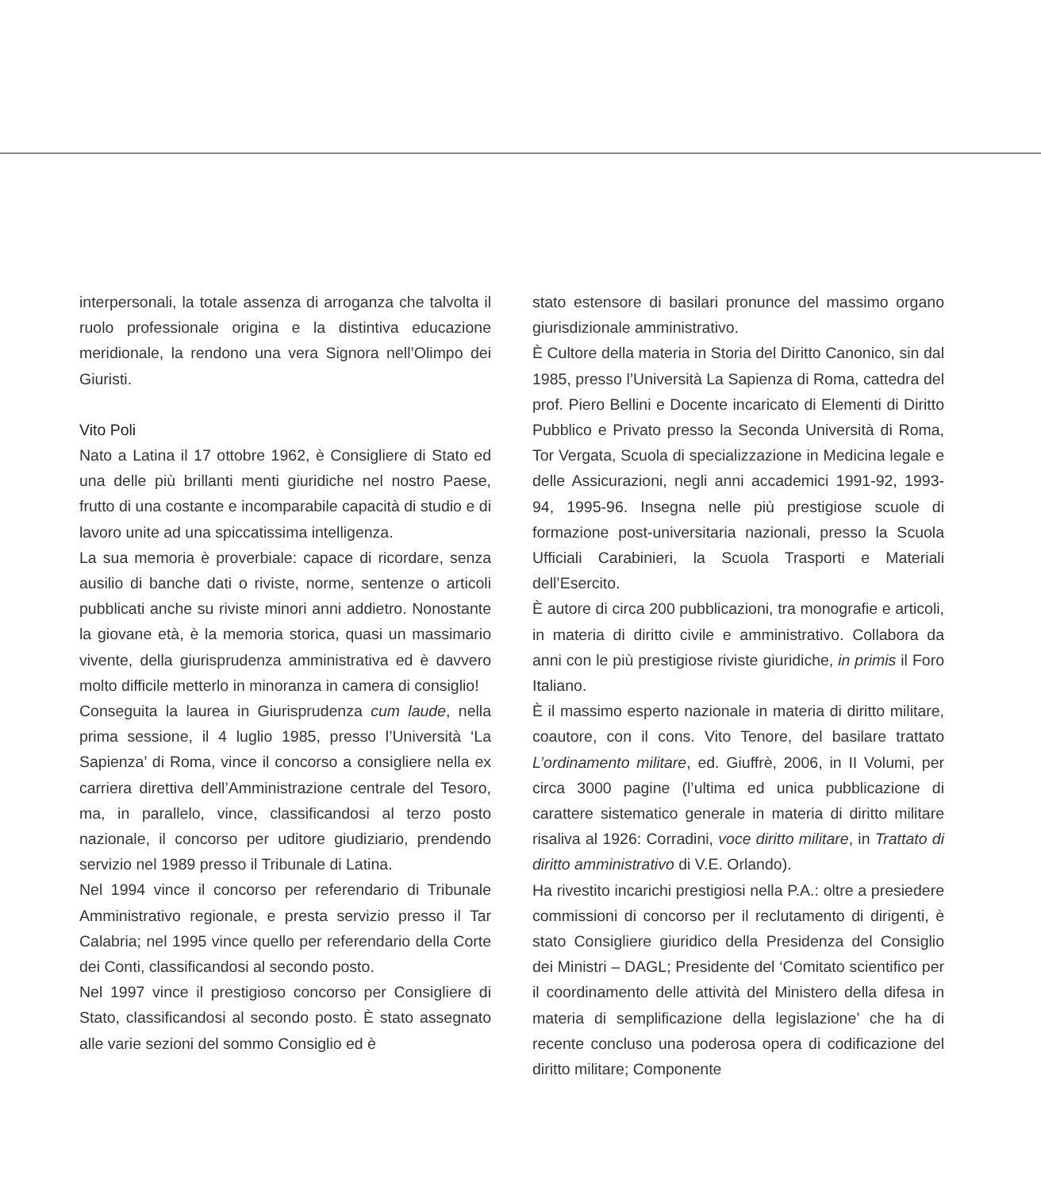interpersonali, la totale assenza di arroganza che talvolta il ruolo professionale origina e la distintiva educazione meridionale, la rendono una vera Signora nell’Olimpo dei Giuristi.
Vito Poli
Nato a Latina il 17 ottobre 1962, è Consigliere di Stato ed una delle più brillanti menti giuridiche nel nostro Paese, frutto di una costante e incomparabile capacità di studio e di lavoro unite ad una spiccatissima intelligenza.
La sua memoria è proverbiale: capace di ricordare, senza ausilio di banche dati o riviste, norme, sentenze o articoli pubblicati anche su riviste minori anni addietro. Nonostante la giovane età, è la memoria storica, quasi un massimario vivente, della giurisprudenza amministrativa ed è davvero molto difficile metterlo in minoranza in camera di consiglio!
Conseguita la laurea in Giurisprudenza cum laude, nella prima sessione, il 4 luglio 1985, presso l’Università ‘La Sapienza’ di Roma, vince il concorso a consigliere nella ex carriera direttiva dell’Amministrazione centrale del Tesoro, ma, in parallelo, vince, classificandosi al terzo posto nazionale, il concorso per uditore giudiziario, prendendo servizio nel 1989 presso il Tribunale di Latina.
Nel 1994 vince il concorso per referendario di Tribunale Amministrativo regionale, e presta servizio presso il Tar Calabria; nel 1995 vince quello per referendario della Corte dei Conti, classificandosi al secondo posto.
Nel 1997 vince il prestigioso concorso per Consigliere di Stato, classificandosi al secondo posto. È stato assegnato alle varie sezioni del sommo Consiglio ed è
stato estensore di basilari pronunce del massimo organo giurisdizionale amministrativo.
È Cultore della materia in Storia del Diritto Canonico, sin dal 1985, presso l’Università La Sapienza di Roma, cattedra del prof. Piero Bellini e Docente incaricato di Elementi di Diritto Pubblico e Privato presso la Seconda Università di Roma, Tor Vergata, Scuola di specializzazione in Medicina legale e delle Assicurazioni, negli anni accademici 1991-92, 1993-94, 1995-96. Insegna nelle più prestigiose scuole di formazione post-universitaria nazionali, presso la Scuola Ufficiali Carabinieri, la Scuola Trasporti e Materiali dell’Esercito.
È autore di circa 200 pubblicazioni, tra monografie e articoli, in materia di diritto civile e amministrativo. Collabora da anni con le più prestigiose riviste giuridiche, in primis il Foro Italiano.
È il massimo esperto nazionale in materia di diritto militare, coautore, con il cons. Vito Tenore, del basilare trattato L’ordinamento militare, ed. Giuffrè, 2006, in II Volumi, per circa 3000 pagine (l’ultima ed unica pubblicazione di carattere sistematico generale in materia di diritto militare risaliva al 1926: Corradini, voce diritto militare, in Trattato di diritto amministrativo di V.E. Orlando).
Ha rivestito incarichi prestigiosi nella P.A.: oltre a presiedere commissioni di concorso per il reclutamento di dirigenti, è stato Consigliere giuridico della Presidenza del Consiglio dei Ministri – DAGL; Presidente del ‘Comitato scientifico per il coordinamento delle attività del Ministero della difesa in materia di semplificazione della legislazione’ che ha di recente concluso una poderosa opera di codificazione del diritto militare; Componente